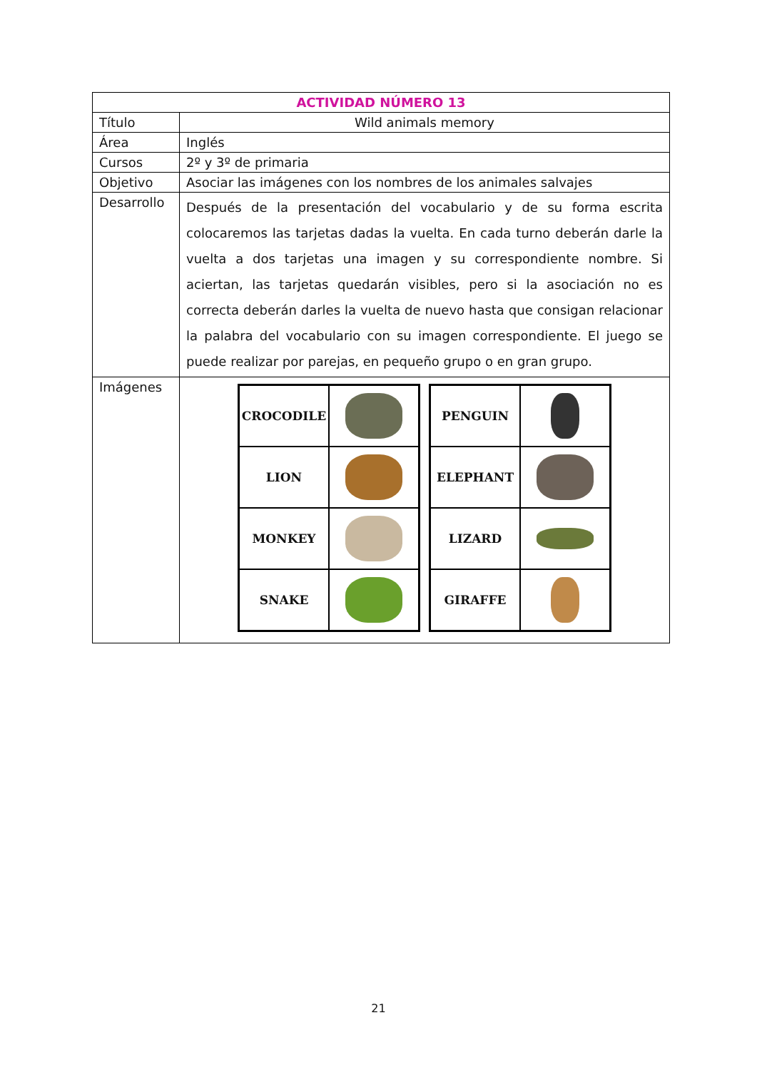| ACTIVIDAD NÚMERO 13 | |
| Título | Wild animals memory |
| Área | Inglés |
| Cursos | 2º y 3º de primaria |
| Objetivo | Asociar las imágenes con los nombres de los animales salvajes |
| Desarrollo | Después de la presentación del vocabulario y de su forma escrita colocaremos las tarjetas dadas la vuelta. En cada turno deberán darle la vuelta a dos tarjetas una imagen y su correspondiente nombre. Si aciertan, las tarjetas quedarán visibles, pero si la asociación no es correcta deberán darles la vuelta de nuevo hasta que consigan relacionar la palabra del vocabulario con su imagen correspondiente. El juego se puede realizar por parejas, en pequeño grupo o en gran grupo. |
| Imágenes | / CROCODILE / / / LION / / / MONKEY / / / SNAKE / / / PENGUIN / / / ELEPHANT / / / LIZARD / / / GIRAFFE / / |
21